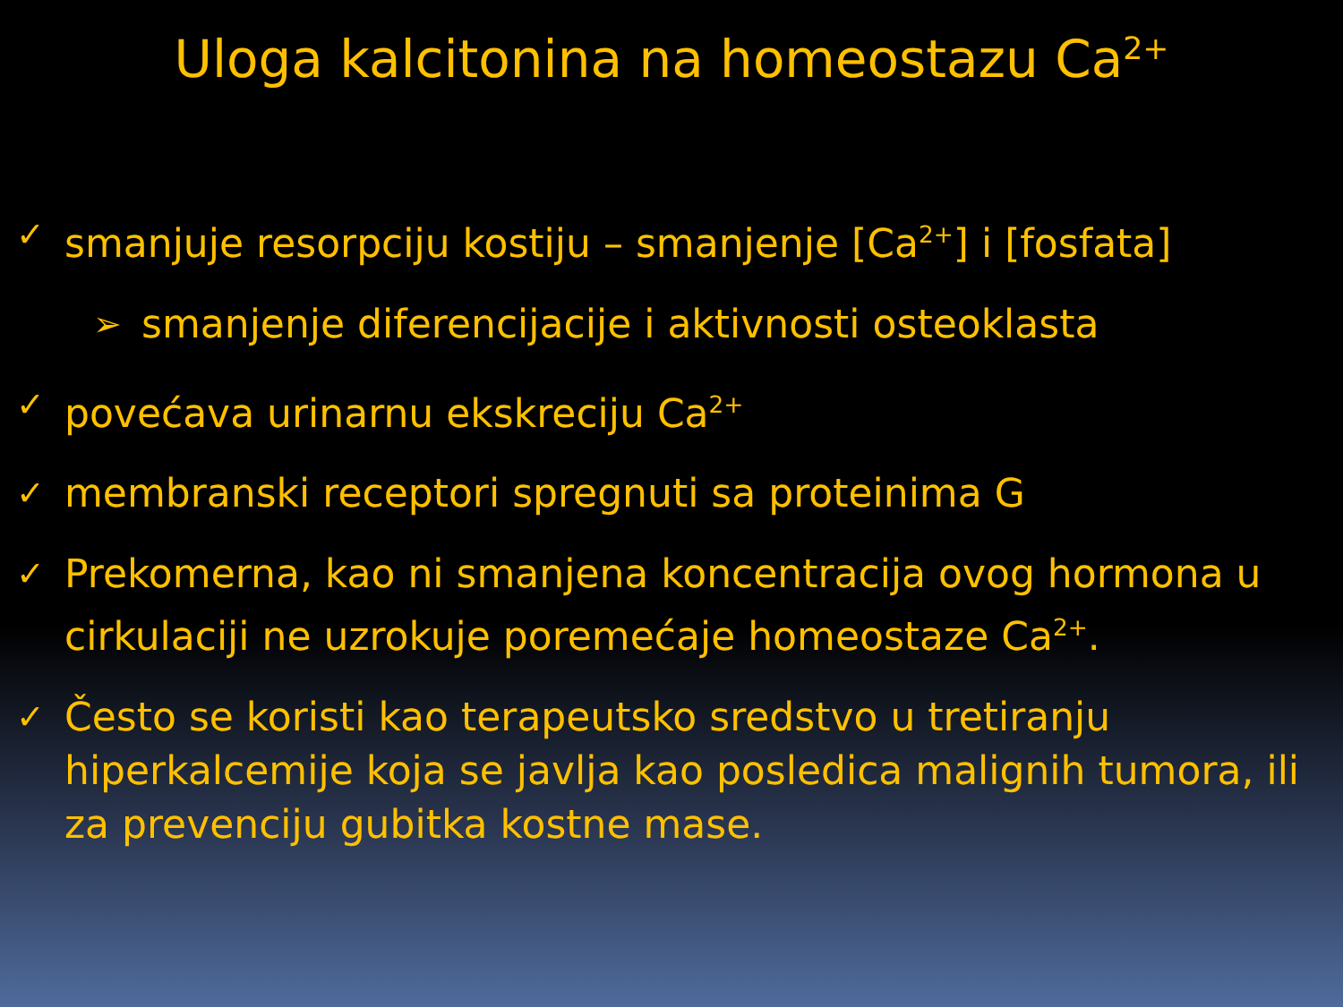Uloga kalcitonina na homeostazu Ca<sup>2+</sup>
✓ smanjuje resorpciju kostiju – smanjenje [Ca<sup>2+</sup>] i [fosfata]
➢ smanjenje diferencijacije i aktivnosti osteoklasta
✓ povećava urinarnu ekskreciju Ca<sup>2+</sup>
✓ membranski receptori spregnuti sa proteinima G
✓ Prekomerna, kao ni smanjena koncentracija ovog hormona u cirkulaciji ne uzrokuje poremećaje homeostaze Ca<sup>2+</sup>.
✓ Često se koristi kao terapeutsko sredstvo u tretiranju hiperkalcemije koja se javlja kao posledica malignih tumora, ili za prevenciju gubitka kostne mase.